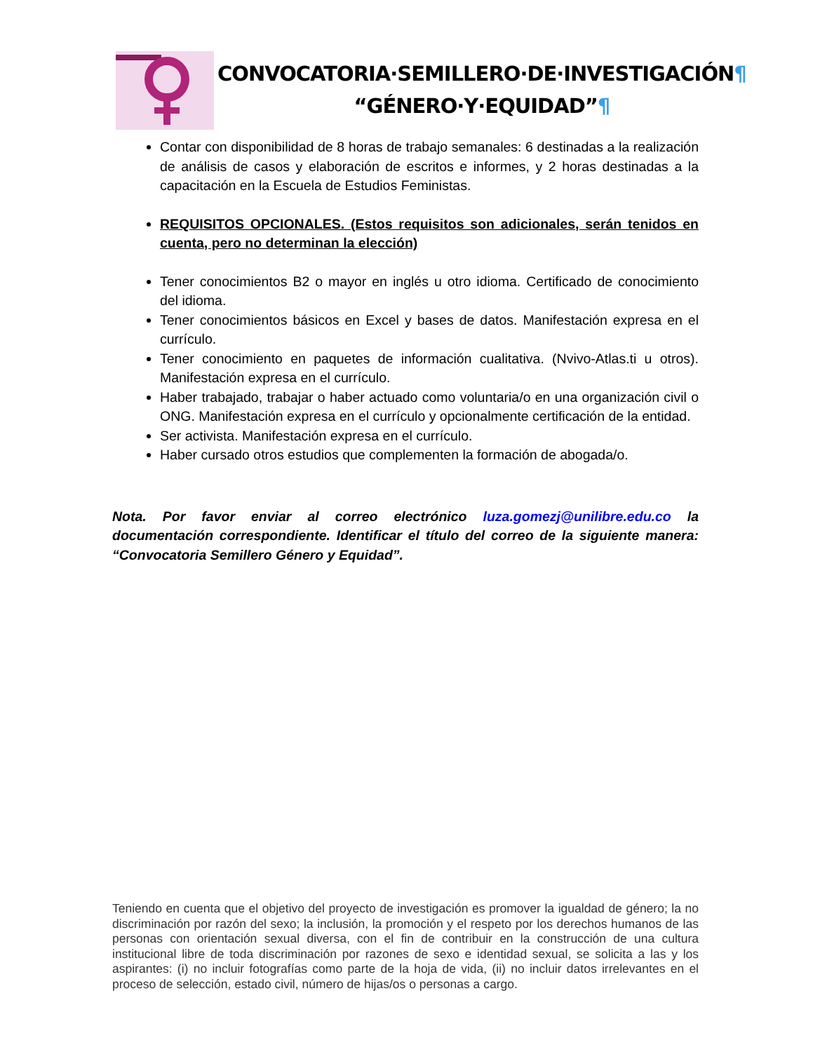CONVOCATORIA·SEMILLERO·DE·INVESTIGACIÓN¶
“GÉNERO·Y·EQUIDAD”¶
Contar con disponibilidad de 8 horas de trabajo semanales: 6 destinadas a la realización de análisis de casos y elaboración de escritos e informes, y 2 horas destinadas a la capacitación en la Escuela de Estudios Feministas.
REQUISITOS OPCIONALES. (Estos requisitos son adicionales, serán tenidos en cuenta, pero no determinan la elección)
Tener conocimientos B2 o mayor en inglés u otro idioma. Certificado de conocimiento del idioma.
Tener conocimientos básicos en Excel y bases de datos. Manifestación expresa en el currículo.
Tener conocimiento en paquetes de información cualitativa. (Nvivo-Atlas.ti u otros). Manifestación expresa en el currículo.
Haber trabajado, trabajar o haber actuado como voluntaria/o en una organización civil o ONG. Manifestación expresa en el currículo y opcionalmente certificación de la entidad.
Ser activista. Manifestación expresa en el currículo.
Haber cursado otros estudios que complementen la formación de abogada/o.
Nota. Por favor enviar al correo electrónico luza.gomezj@unilibre.edu.co la documentación correspondiente. Identificar el título del correo de la siguiente manera: “Convocatoria Semillero Género y Equidad”.
Teniendo en cuenta que el objetivo del proyecto de investigación es promover la igualdad de género; la no discriminación por razón del sexo; la inclusión, la promoción y el respeto por los derechos humanos de las personas con orientación sexual diversa, con el fin de contribuir en la construcción de una cultura institucional libre de toda discriminación por razones de sexo e identidad sexual, se solicita a las y los aspirantes: (i) no incluir fotografías como parte de la hoja de vida, (ii) no incluir datos irrelevantes en el proceso de selección, estado civil, número de hijas/os o personas a cargo.